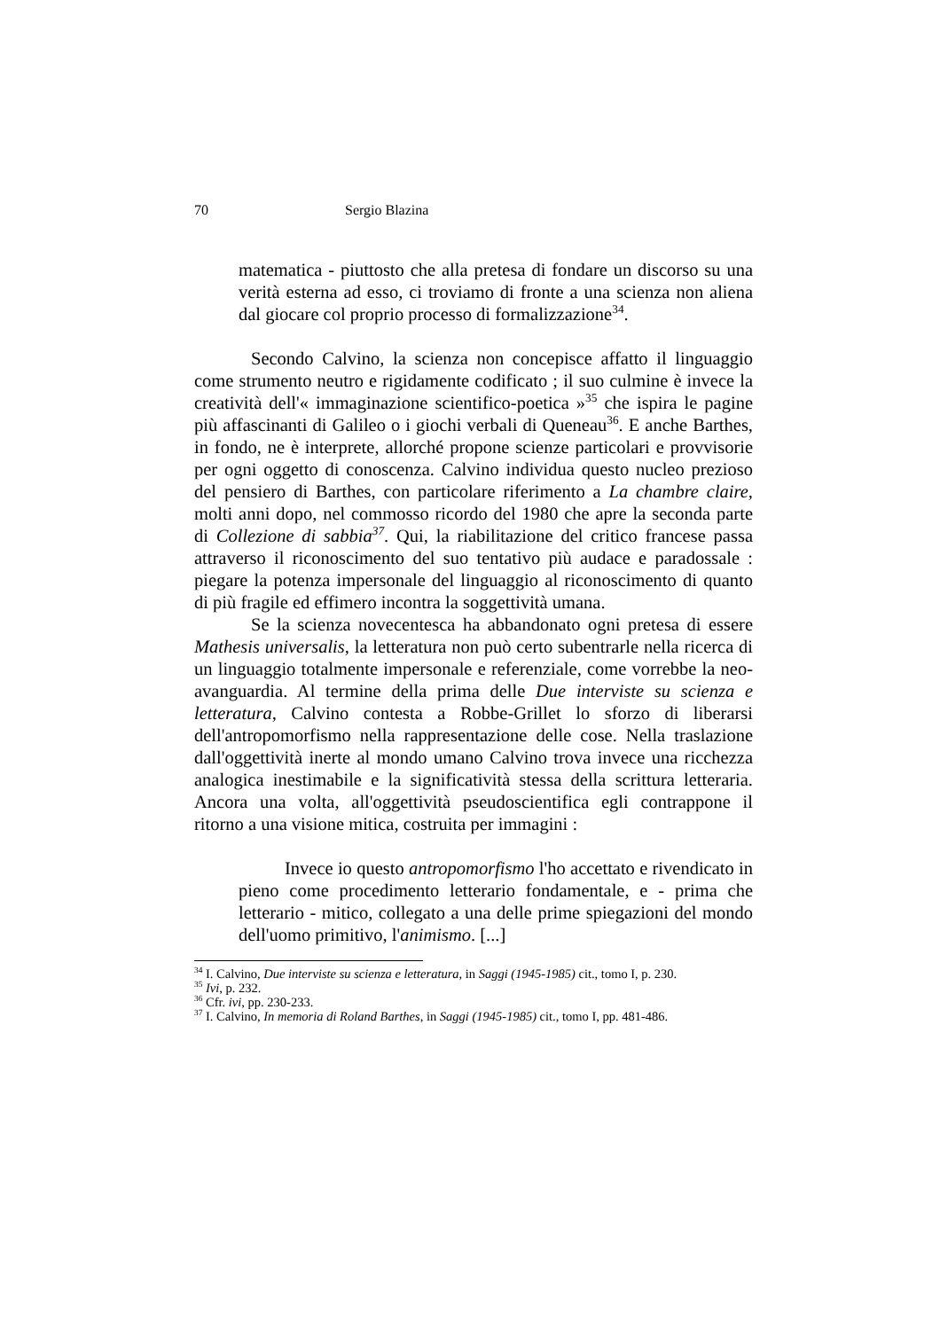70 Sergio Blazina
matematica - piuttosto che alla pretesa di fondare un discorso su una verità esterna ad esso, ci troviamo di fronte a una scienza non aliena dal giocare col proprio processo di formalizzazione<sup>34</sup>.
Secondo Calvino, la scienza non concepisce affatto il linguaggio come strumento neutro e rigidamente codificato ; il suo culmine è invece la creatività dell'« immaginazione scientifico-poetica »<sup>35</sup> che ispira le pagine più affascinanti di Galileo o i giochi verbali di Queneau<sup>36</sup>. E anche Barthes, in fondo, ne è interprete, allorché propone scienze particolari e provvisorie per ogni oggetto di conoscenza. Calvino individua questo nucleo prezioso del pensiero di Barthes, con particolare riferimento a La chambre claire, molti anni dopo, nel commosso ricordo del 1980 che apre la seconda parte di Collezione di sabbia<sup>37</sup>. Qui, la riabilitazione del critico francese passa attraverso il riconoscimento del suo tentativo più audace e paradossale : piegare la potenza impersonale del linguaggio al riconoscimento di quanto di più fragile ed effimero incontra la soggettività umana.
Se la scienza novecentesca ha abbandonato ogni pretesa di essere Mathesis universalis, la letteratura non può certo subentrarle nella ricerca di un linguaggio totalmente impersonale e referenziale, come vorrebbe la neo-avanguardia. Al termine della prima delle Due interviste su scienza e letteratura, Calvino contesta a Robbe-Grillet lo sforzo di liberarsi dell'antropomorfismo nella rappresentazione delle cose. Nella traslazione dall'oggettività inerte al mondo umano Calvino trova invece una ricchezza analogica inestimabile e la significatività stessa della scrittura letteraria. Ancora una volta, all'oggettività pseudoscientifica egli contrappone il ritorno a una visione mitica, costruita per immagini :
Invece io questo antropomorfismo l'ho accettato e rivendicato in pieno come procedimento letterario fondamentale, e - prima che letterario - mitico, collegato a una delle prime spiegazioni del mondo dell'uomo primitivo, l'animismo. [...]
<sup>34</sup> I. Calvino, Due interviste su scienza e letteratura, in Saggi (1945-1985) cit., tomo I, p. 230.
<sup>35</sup> Ivi, p. 232.
<sup>36</sup> Cfr. ivi, pp. 230-233.
<sup>37</sup> I. Calvino, In memoria di Roland Barthes, in Saggi (1945-1985) cit., tomo I, pp. 481-486.